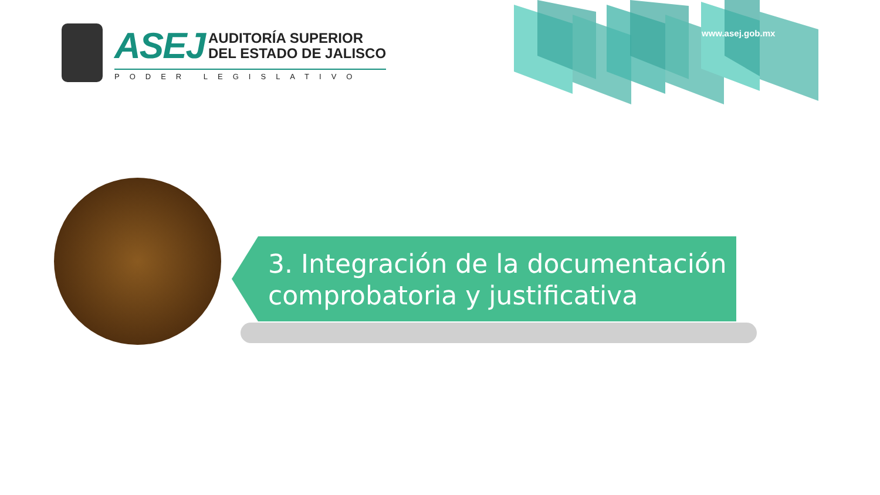ASEJ AUDITORÍA SUPERIOR
DEL ESTADO DE JALISCO
PODER LEGISLATIVO
www.asej.gob.mx
3. Integración de la documentación comprobatoria y justificativa